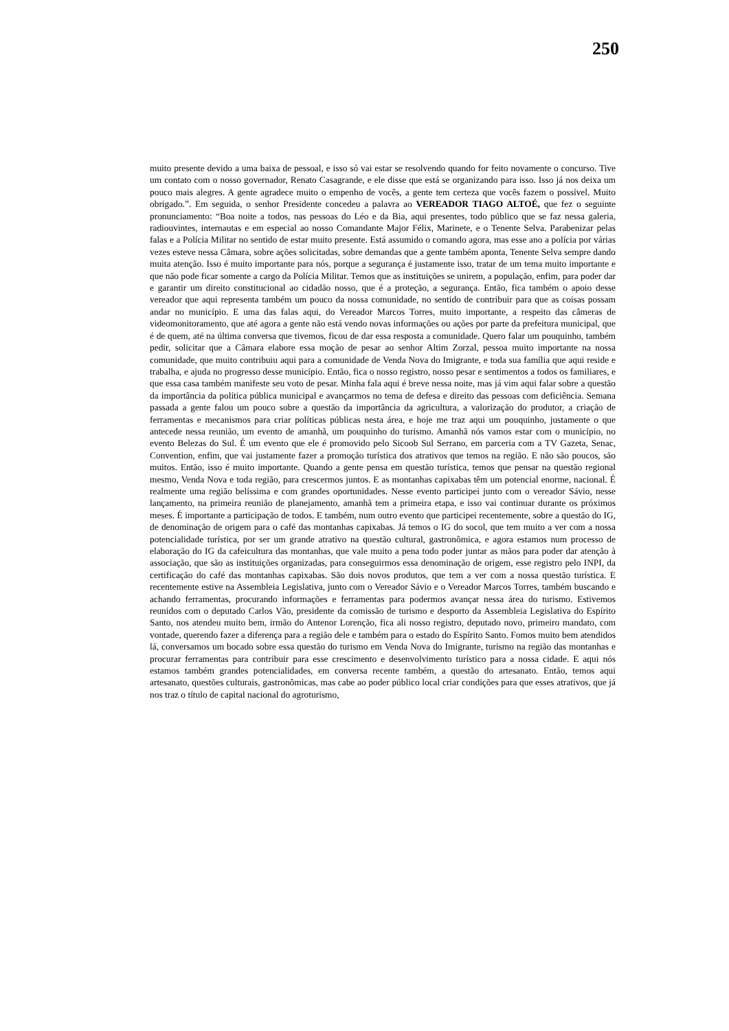250
muito presente devido a uma baixa de pessoal, e isso só vai estar se resolvendo quando for feito novamente o concurso. Tive um contato com o nosso governador, Renato Casagrande, e ele disse que está se organizando para isso. Isso já nos deixa um pouco mais alegres. A gente agradece muito o empenho de vocês, a gente tem certeza que vocês fazem o possível. Muito obrigado.”. Em seguida, o senhor Presidente concedeu a palavra ao VEREADOR TIAGO ALTOÉ, que fez o seguinte pronunciamento: “Boa noite a todos, nas pessoas do Léo e da Bia, aqui presentes, todo público que se faz nessa galeria, radiouvintes, internautas e em especial ao nosso Comandante Major Félix, Marinete, e o Tenente Selva. Parabenizar pelas falas e a Polícia Militar no sentido de estar muito presente. Está assumido o comando agora, mas esse ano a polícia por várias vezes esteve nessa Câmara, sobre ações solicitadas, sobre demandas que a gente também aponta, Tenente Selva sempre dando muita atenção. Isso é muito importante para nós, porque a segurança é justamente isso, tratar de um tema muito importante e que não pode ficar somente a cargo da Polícia Militar. Temos que as instituições se unirem, a população, enfim, para poder dar e garantir um direito constitucional ao cidadão nosso, que é a proteção, a segurança. Então, fica também o apoio desse vereador que aqui representa também um pouco da nossa comunidade, no sentido de contribuir para que as coisas possam andar no município. E uma das falas aqui, do Vereador Marcos Torres, muito importante, a respeito das câmeras de videomonitoramento, que até agora a gente não está vendo novas informações ou ações por parte da prefeitura municipal, que é de quem, até na última conversa que tivemos, ficou de dar essa resposta a comunidade. Quero falar um pouquinho, também pedir, solicitar que a Câmara elabore essa moção de pesar ao senhor Altim Zorzal, pessoa muito importante na nossa comunidade, que muito contribuiu aqui para a comunidade de Venda Nova do Imigrante, e toda sua família que aqui reside e trabalha, e ajuda no progresso desse município. Então, fica o nosso registro, nosso pesar e sentimentos a todos os familiares, e que essa casa também manifeste seu voto de pesar. Minha fala aqui é breve nessa noite, mas já vim aqui falar sobre a questão da importância da política pública municipal e avançarmos no tema de defesa e direito das pessoas com deficiência. Semana passada a gente falou um pouco sobre a questão da importância da agricultura, a valorização do produtor, a criação de ferramentas e mecanismos para criar políticas públicas nesta área, e hoje me traz aqui um pouquinho, justamente o que antecede nessa reunião, um evento de amanhã, um pouquinho do turismo. Amanhã nós vamos estar com o município, no evento Belezas do Sul. É um evento que ele é promovido pelo Sicoob Sul Serrano, em parceria com a TV Gazeta, Senac, Convention, enfim, que vai justamente fazer a promoção turística dos atrativos que temos na região. E não são poucos, são muitos. Então, isso é muito importante. Quando a gente pensa em questão turística, temos que pensar na questão regional mesmo, Venda Nova e toda região, para crescermos juntos. E as montanhas capixabas têm um potencial enorme, nacional. É realmente uma região belíssima e com grandes oportunidades. Nesse evento participei junto com o vereador Sávio, nesse lançamento, na primeira reunião de planejamento, amanhã tem a primeira etapa, e isso vai continuar durante os próximos meses. É importante a participação de todos. E também, num outro evento que participei recentemente, sobre a questão do IG, de denominação de origem para o café das montanhas capixabas. Já temos o IG do socol, que tem muito a ver com a nossa potencialidade turística, por ser um grande atrativo na questão cultural, gastronômica, e agora estamos num processo de elaboração do IG da cafeicultura das montanhas, que vale muito a pena todo poder juntar as mãos para poder dar atenção à associação, que são as instituições organizadas, para conseguirmos essa denominação de origem, esse registro pelo INPI, da certificação do café das montanhas capixabas. São dois novos produtos, que tem a ver com a nossa questão turística. E recentemente estive na Assembleia Legislativa, junto com o Vereador Sávio e o Vereador Marcos Torres, também buscando e achando ferramentas, procurando informações e ferramentas para podermos avançar nessa área do turismo. Estivemos reunidos com o deputado Carlos Vão, presidente da comissão de turismo e desporto da Assembleia Legislativa do Espírito Santo, nos atendeu muito bem, irmão do Antenor Lorenção, fica ali nosso registro, deputado novo, primeiro mandato, com vontade, querendo fazer a diferença para a região dele e também para o estado do Espírito Santo. Fomos muito bem atendidos lá, conversamos um bocado sobre essa questão do turismo em Venda Nova do Imigrante, turismo na região das montanhas e procurar ferramentas para contribuir para esse crescimento e desenvolvimento turístico para a nossa cidade. E aqui nós estamos também grandes potencialidades, em conversa recente também, a questão do artesanato. Então, temos aqui artesanato, questões culturais, gastronômicas, mas cabe ao poder público local criar condições para que esses atrativos, que já nos traz o título de capital nacional do agroturismo,